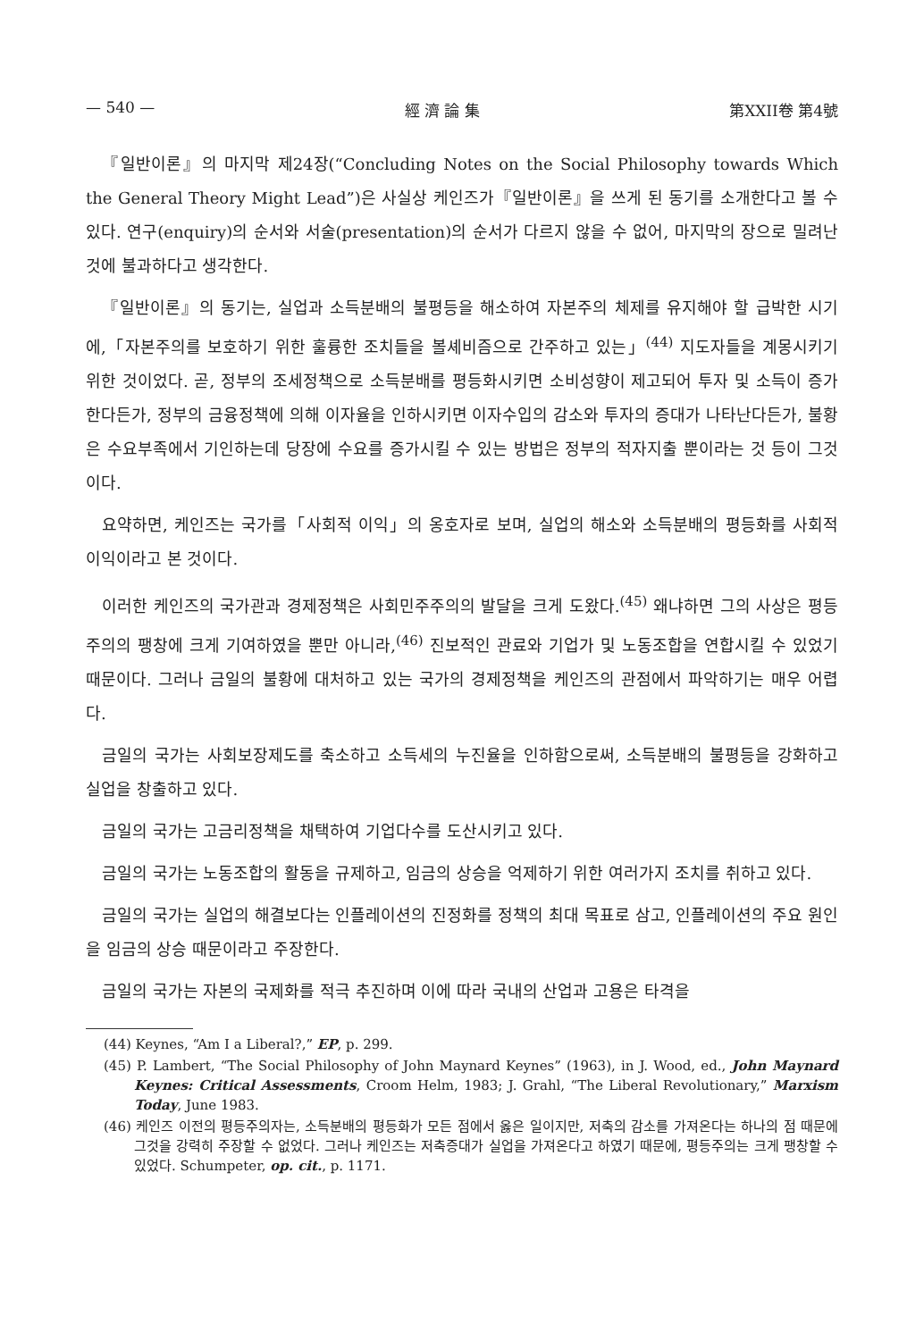— 540 — 經 濟 論 集 第XXII卷 第4號
『일반이론』의 마지막 제24장(“Concluding Notes on the Social Philosophy towards Which the General Theory Might Lead”)은 사실상 케인즈가『일반이론』을 쓰게 된 동기를 소개한다고 볼 수 있다. 연구(enquiry)의 순서와 서술(presentation)의 순서가 다르지 않을 수 없어, 마지막의 장으로 밀려난 것에 불과하다고 생각한다.
『일반이론』의 동기는, 실업과 소득분배의 불평등을 해소하여 자본주의 체제를 유지해야 할 급박한 시기에,「자본주의를 보호하기 위한 훌륭한 조치들을 볼셰비즘으로 간주하고 있는」<sup>(44)</sup> 지도자들을 계몽시키기 위한 것이었다. 곧, 정부의 조세정책으로 소득분배를 평등화시키면 소비성향이 제고되어 투자 및 소득이 증가한다든가, 정부의 금융정책에 의해 이자율을 인하시키면 이자수입의 감소와 투자의 증대가 나타난다든가, 불황은 수요부족에서 기인하는데 당장에 수요를 증가시킬 수 있는 방법은 정부의 적자지출 뿐이라는 것 등이 그것이다.
요약하면, 케인즈는 국가를「사회적 이익」의 옹호자로 보며, 실업의 해소와 소득분배의 평등화를 사회적 이익이라고 본 것이다.
이러한 케인즈의 국가관과 경제정책은 사회민주주의의 발달을 크게 도왔다.<sup>(45)</sup> 왜냐하면 그의 사상은 평등주의의 팽창에 크게 기여하였을 뿐만 아니라,<sup>(46)</sup> 진보적인 관료와 기업가 및 노동조합을 연합시킬 수 있었기 때문이다. 그러나 금일의 불황에 대처하고 있는 국가의 경제정책을 케인즈의 관점에서 파악하기는 매우 어렵다.
금일의 국가는 사회보장제도를 축소하고 소득세의 누진율을 인하함으로써, 소득분배의 불평등을 강화하고 실업을 창출하고 있다.
금일의 국가는 고금리정책을 채택하여 기업다수를 도산시키고 있다.
금일의 국가는 노동조합의 활동을 규제하고, 임금의 상승을 억제하기 위한 여러가지 조치를 취하고 있다.
금일의 국가는 실업의 해결보다는 인플레이션의 진정화를 정책의 최대 목표로 삼고, 인플레이션의 주요 원인을 임금의 상승 때문이라고 주장한다.
금일의 국가는 자본의 국제화를 적극 추진하며 이에 따라 국내의 산업과 고용은 타격을
(44) Keynes, “Am I a Liberal?,” EP, p. 299.
(45) P. Lambert, “The Social Philosophy of John Maynard Keynes” (1963), in J. Wood, ed., John Maynard Keynes: Critical Assessments, Croom Helm, 1983; J. Grahl, “The Liberal Revolutionary,” Marxism Today, June 1983.
(46) 케인즈 이전의 평등주의자는, 소득분배의 평등화가 모든 점에서 옳은 일이지만, 저축의 감소를 가져온다는 하나의 점 때문에 그것을 강력히 주장할 수 없었다. 그러나 케인즈는 저축증대가 실업을 가져온다고 하였기 때문에, 평등주의는 크게 팽창할 수 있었다. Schumpeter, op. cit., p. 1171.